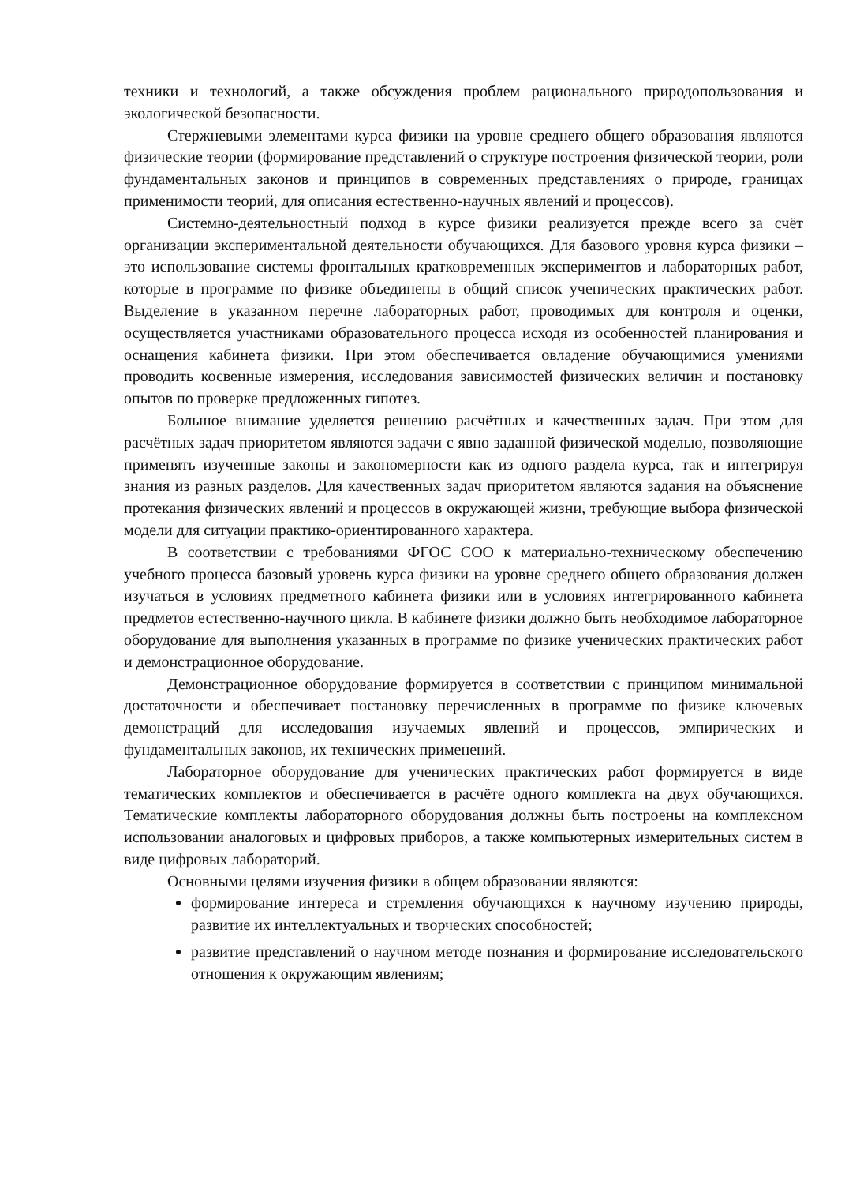техники и технологий, а также обсуждения проблем рационального природопользования и экологической безопасности.
Стержневыми элементами курса физики на уровне среднего общего образования являются физические теории (формирование представлений о структуре построения физической теории, роли фундаментальных законов и принципов в современных представлениях о природе, границах применимости теорий, для описания естественно-научных явлений и процессов).
Системно-деятельностный подход в курсе физики реализуется прежде всего за счёт организации экспериментальной деятельности обучающихся. Для базового уровня курса физики – это использование системы фронтальных кратковременных экспериментов и лабораторных работ, которые в программе по физике объединены в общий список ученических практических работ. Выделение в указанном перечне лабораторных работ, проводимых для контроля и оценки, осуществляется участниками образовательного процесса исходя из особенностей планирования и оснащения кабинета физики. При этом обеспечивается овладение обучающимися умениями проводить косвенные измерения, исследования зависимостей физических величин и постановку опытов по проверке предложенных гипотез.
Большое внимание уделяется решению расчётных и качественных задач. При этом для расчётных задач приоритетом являются задачи с явно заданной физической моделью, позволяющие применять изученные законы и закономерности как из одного раздела курса, так и интегрируя знания из разных разделов. Для качественных задач приоритетом являются задания на объяснение протекания физических явлений и процессов в окружающей жизни, требующие выбора физической модели для ситуации практико-ориентированного характера.
В соответствии с требованиями ФГОС СОО к материально-техническому обеспечению учебного процесса базовый уровень курса физики на уровне среднего общего образования должен изучаться в условиях предметного кабинета физики или в условиях интегрированного кабинета предметов естественно-научного цикла. В кабинете физики должно быть необходимое лабораторное оборудование для выполнения указанных в программе по физике ученических практических работ и демонстрационное оборудование.
Демонстрационное оборудование формируется в соответствии с принципом минимальной достаточности и обеспечивает постановку перечисленных в программе по физике ключевых демонстраций для исследования изучаемых явлений и процессов, эмпирических и фундаментальных законов, их технических применений.
Лабораторное оборудование для ученических практических работ формируется в виде тематических комплектов и обеспечивается в расчёте одного комплекта на двух обучающихся. Тематические комплекты лабораторного оборудования должны быть построены на комплексном использовании аналоговых и цифровых приборов, а также компьютерных измерительных систем в виде цифровых лабораторий.
Основными целями изучения физики в общем образовании являются:
формирование интереса и стремления обучающихся к научному изучению природы, развитие их интеллектуальных и творческих способностей;
развитие представлений о научном методе познания и формирование исследовательского отношения к окружающим явлениям;